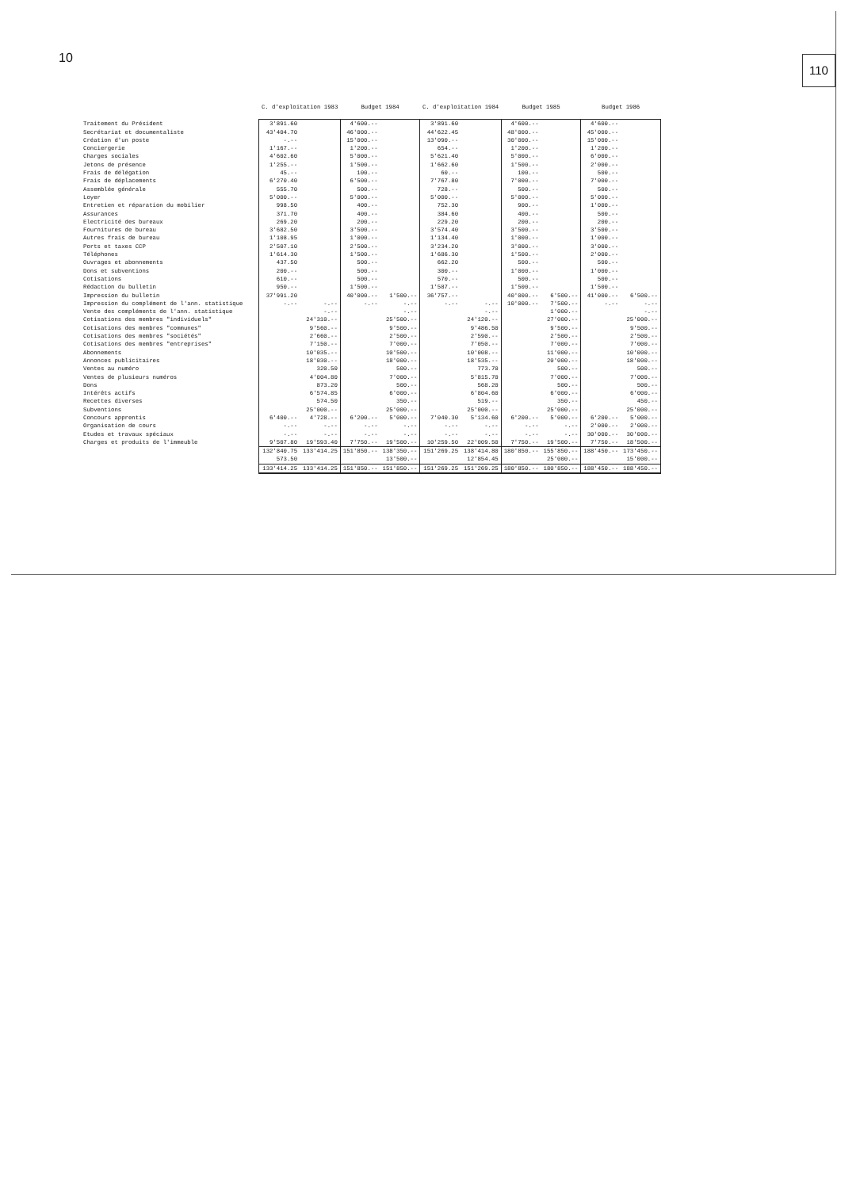10 110
| | C. d'exploitation 1983 | | Budget 1984 | | C. d'exploitation 1984 | | Budget 1985 | | Budget 1986 | |
| --- | --- | --- | --- | --- | --- | --- | --- | --- | --- | --- |
| Traitement du Président | 3'891.60 | | 4'600.-- | | 3'891.60 | | 4'600.-- | | 4'600.-- | |
| Secrétariat et documentaliste | 43'404.70 | | 46'000.-- | | 44'622.45 | | 48'000.-- | | 45'000.-- | |
| Création d'un poste | -.-- | | 15'000.-- | | 13'090.-- | | 30'000.-- | | 15'000.-- | |
| Conciergerie | 1'167.-- | | 1'200.-- | | 654.-- | | 1'200.-- | | 1'200.-- | |
| Charges sociales | 4'602.60 | | 5'000.-- | | 5'621.40 | | 5'000.-- | | 6'000.-- | |
| Jetons de présence | 1'255.-- | | 1'500.-- | | 1'662.60 | | 1'500.-- | | 2'000.-- | |
| Frais de délégation | 45.-- | | 100.-- | | 60.-- | | 100.-- | | 500.-- | |
| Frais de déplacements | 6'270.40 | | 6'500.-- | | 7'767.80 | | 7'000.-- | | 7'000.-- | |
| Assemblée générale | 555.70 | | 500.-- | | 728.-- | | 500.-- | | 500.-- | |
| Loyer | 5'000.-- | | 5'000.-- | | 5'000.-- | | 5'000.-- | | 5'000.-- | |
| Entretien et réparation du mobilier | 998.50 | | 400.-- | | 752.30 | | 900.-- | | 1'000.-- | |
| Assurances | 371.70 | | 400.-- | | 384.60 | | 400.-- | | 500.-- | |
| Electricité des bureaux | 269.20 | | 200.-- | | 229.20 | | 200.-- | | 200.-- | |
| Fournitures de bureau | 3'682.50 | | 3'500.-- | | 3'574.40 | | 3'500.-- | | 3'500.-- | |
| Autres frais de bureau | 1'108.95 | | 1'000.-- | | 1'134.40 | | 1'000.-- | | 1'000.-- | |
| Ports et taxes CCP | 2'507.10 | | 2'500.-- | | 3'234.20 | | 3'000.-- | | 3'000.-- | |
| Téléphones | 1'614.30 | | 1'500.-- | | 1'686.30 | | 1'500.-- | | 2'000.-- | |
| Ouvrages et abonnements | 437.50 | | 500.-- | | 662.20 | | 500.-- | | 500.-- | |
| Dons et subventions | 200.-- | | 500.-- | | 300.-- | | 1'000.-- | | 1'000.-- | |
| Cotisations | 610.-- | | 500.-- | | 570.-- | | 500.-- | | 500.-- | |
| Rédaction du bulletin | 950.-- | | 1'500.-- | | 1'587.-- | | 1'500.-- | | 1'500.-- | |
| Impression du bulletin | 37'991.20 | | 40'000.-- | 1'500.-- | 36'757.-- | | 40'000.-- | 6'500.-- | 41'000.-- | 6'500.-- |
| Impression du complément de l'ann. statistique | -.-- | -.-- | -.-- | -.-- | -.-- | -.-- | 10'000.-- | 7'500.-- | -.-- | -.-- |
| Vente des compléments de l'ann. statistique | | -.-- | | -.-- | | -.-- | | 1'000.-- | | -.-- |
| Cotisations des membres "individuels" | | 24'310.-- | | 25'500.-- | | 24'120.-- | | 27'000.-- | | 25'000.-- |
| Cotisations des membres "communes" | | 9'560.-- | | 9'500.-- | | 9'486.50 | | 9'500.-- | | 9'500.-- |
| Cotisations des membres "sociétés" | | 2'660.-- | | 2'500.-- | | 2'590.-- | | 2'500.-- | | 2'500.-- |
| Cotisations des membres "entreprises" | | 7'150.-- | | 7'000.-- | | 7'050.-- | | 7'000.-- | | 7'000.-- |
| Abonnements | | 10'035.-- | | 10'500.-- | | 10'008.-- | | 11'000.-- | | 10'000.-- |
| Annonces publicitaires | | 18'030.-- | | 18'000.-- | | 18'535.-- | | 20'000.-- | | 18'000.-- |
| Ventes au numéro | | 320.50 | | 500.-- | | 773.70 | | 500.-- | | 500.-- |
| Ventes de plusieurs numéros | | 4'004.80 | | 7'000.-- | | 5'815.70 | | 7'000.-- | | 7'000.-- |
| Dons | | 873.20 | | 500.-- | | 568.20 | | 500.-- | | 500.-- |
| Intérêts actifs | | 6'574.85 | | 6'000.-- | | 6'804.60 | | 6'000.-- | | 6'000.-- |
| Recettes diverses | | 574.50 | | 350.-- | | 519.-- | | 350.-- | | 450.-- |
| Subventions | | 25'000.-- | | 25'000.-- | | 25'000.-- | | 25'000.-- | | 25'000.-- |
| Concours apprentis | 6'400.-- | 4'728.-- | 6'200.-- | 5'000.-- | 7'040.30 | 5'134.60 | 6'200.-- | 5'000.-- | 6'200.-- | 5'000.-- |
| Organisation de cours | -.-- | -.-- | -.-- | -.-- | -.-- | -.-- | -.-- | -.-- | 2'000.-- | 2'000.-- |
| Etudes et travaux spéciaux | -.-- | -.-- | -.-- | -.-- | -.-- | -.-- | -.-- | -.-- | 30'000.-- | 30'000.-- |
| Charges et produits de l'immeuble | 9'507.80 | 19'593.40 | 7'750.-- | 19'500.-- | 10'259.50 | 22'009.50 | 7'750.-- | 19'500.-- | 7'750.-- | 18'500.-- |
| | 132'840.75 | 133'414.25 | 151'850.-- | 138'350.-- | 151'269.25 | 138'414.80 | 180'850.-- | 155'850.-- | 188'450.-- | 173'450.-- |
| | 573.50 | | | 13'500.-- | | 12'854.45 | | 25'000.-- | | 15'000.-- |
| | 133'414.25 | 133'414.25 | 151'850.-- | 151'850.-- | 151'269.25 | 151'269.25 | 180'850.-- | 180'850.-- | 188'450.-- | 188'450.-- |